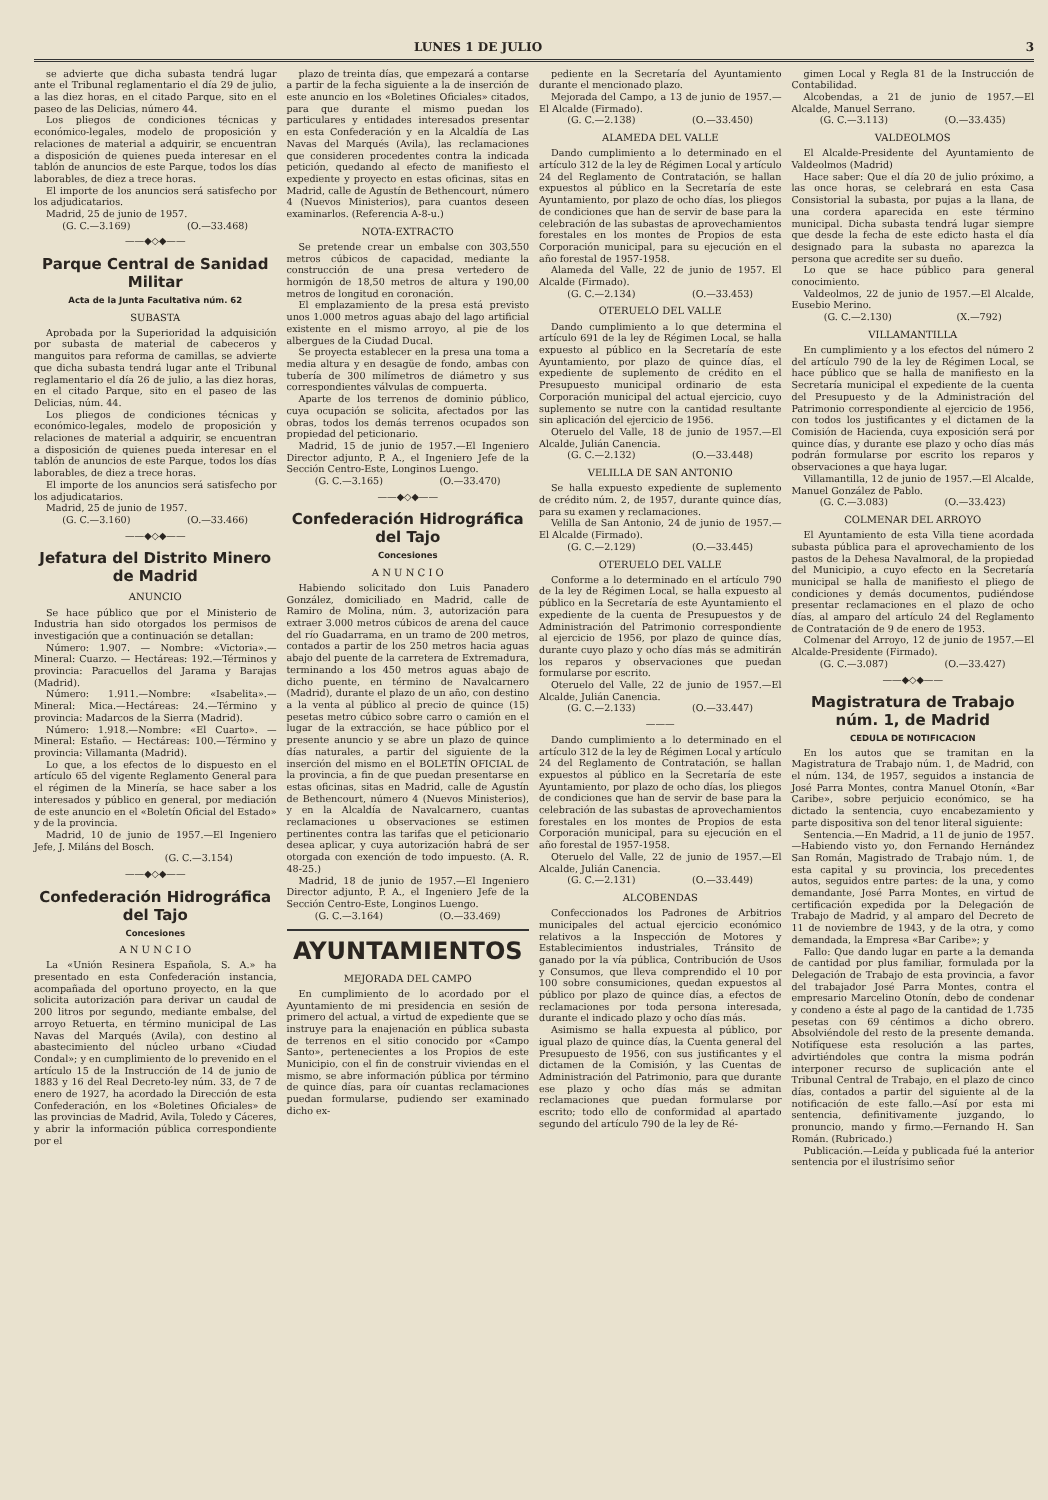LUNES 1 DE JULIO 3
se advierte que dicha subasta tendrá lugar ante el Tribunal reglamentario el día 29 de julio, a las diez horas, en el citado Parque, sito en el paseo de las Delicias, número 44.
Los pliegos de condiciones técnicas y económico-legales, modelo de proposición y relaciones de material a adquirir, se encuentran a disposición de quienes pueda interesar en el tablón de anuncios de este Parque, todos los días laborables, de diez a trece horas.
El importe de los anuncios será satisfecho por los adjudicatarios.
Madrid, 25 de junio de 1957.
(G. C.—3.169) (O.—33.468)
——◆◇◆——
Parque Central de Sanidad Militar
Acta de la Junta Facultativa núm. 62
SUBASTA
Aprobada por la Superioridad la adquisición por subasta de material de cabeceros y manguitos para reforma de camillas, se advierte que dicha subasta tendrá lugar ante el Tribunal reglamentario el día 26 de julio, a las diez horas, en el citado Parque, sito en el paseo de las Delicias, núm. 44.
Los pliegos de condiciones técnicas y económico-legales, modelo de proposición y relaciones de material a adquirir, se encuentran a disposición de quienes pueda interesar en el tablón de anuncios de este Parque, todos los días laborables, de diez a trece horas.
El importe de los anuncios será satisfecho por los adjudicatarios.
Madrid, 25 de junio de 1957.
(G. C.—3.160) (O.—33.466)
——◆◇◆——
Jefatura del Distrito Minero de Madrid
ANUNCIO
Se hace público que por el Ministerio de Industria han sido otorgados los permisos de investigación que a continuación se detallan:
Número: 1.907. — Nombre: «Victoria».—Mineral: Cuarzo. — Hectáreas: 192.—Términos y provincia: Paracuellos del Jarama y Barajas (Madrid).
Número: 1.911.—Nombre: «Isabelita».—Mineral: Mica.—Hectáreas: 24.—Término y provincia: Madarcos de la Sierra (Madrid).
Número: 1.918.—Nombre: «El Cuarto». — Mineral: Estaño. — Hectáreas: 100.—Término y provincia: Villamanta (Madrid).
Lo que, a los efectos de lo dispuesto en el artículo 65 del vigente Reglamento General para el régimen de la Minería, se hace saber a los interesados y público en general, por mediación de este anuncio en el «Boletín Oficial del Estado» y de la provincia.
Madrid, 10 de junio de 1957.—El Ingeniero Jefe, J. Miláns del Bosch.
(G. C.—3.154)
——◆◇◆——
Confederación Hidrográfica del Tajo
Concesiones
A N U N C I O
La «Unión Resinera Española, S. A.» ha presentado en esta Confederación instancia, acompañada del oportuno proyecto, en la que solicita autorización para derivar un caudal de 200 litros por segundo, mediante embalse, del arroyo Retuerta, en término municipal de Las Navas del Marqués (Avila), con destino al abastecimiento del núcleo urbano «Ciudad Condal»; y en cumplimiento de lo prevenido en el artículo 15 de la Instrucción de 14 de junio de 1883 y 16 del Real Decreto-ley núm. 33, de 7 de enero de 1927, ha acordado la Dirección de esta Confederación, en los «Boletines Oficiales» de las provincias de Madrid, Avila, Toledo y Cáceres, y abrir la información pública correspondiente por el
plazo de treinta días, que empezará a contarse a partir de la fecha siguiente a la de inserción de este anuncio en los «Boletines Oficiales» citados, para que durante el mismo puedan los particulares y entidades interesados presentar en esta Confederación y en la Alcaldía de Las Navas del Marqués (Avila), las reclamaciones que consideren procedentes contra la indicada petición, quedando al efecto de manifiesto el expediente y proyecto en estas oficinas, sitas en Madrid, calle de Agustín de Bethencourt, número 4 (Nuevos Ministerios), para cuantos deseen examinarlos. (Referencia A-8-u.)
NOTA-EXTRACTO
Se pretende crear un embalse con 303,550 metros cúbicos de capacidad, mediante la construcción de una presa vertedero de hormigón de 18,50 metros de altura y 190,00 metros de longitud en coronación.
El emplazamiento de la presa está previsto unos 1.000 metros aguas abajo del lago artificial existente en el mismo arroyo, al pie de los albergues de la Ciudad Ducal.
Se proyecta establecer en la presa una toma a media altura y en desagüe de fondo, ambas con tubería de 300 milímetros de diámetro y sus correspondientes válvulas de compuerta.
Aparte de los terrenos de dominio público, cuya ocupación se solicita, afectados por las obras, todos los demás terrenos ocupados son propiedad del peticionario.
Madrid, 15 de junio de 1957.—El Ingeniero Director adjunto, P. A., el Ingeniero Jefe de la Sección Centro-Este, Longinos Luengo.
(G. C.—3.165) (O.—33.470)
——◆◇◆——
Confederación Hidrográfica del Tajo
Concesiones
A N U N C I O
Habiendo solicitado don Luis Panadero González, domiciliado en Madrid, calle de Ramiro de Molina, núm. 3, autorización para extraer 3.000 metros cúbicos de arena del cauce del río Guadarrama, en un tramo de 200 metros, contados a partir de los 250 metros hacia aguas abajo del puente de la carretera de Extremadura, terminando a los 450 metros aguas abajo de dicho puente, en término de Navalcarnero (Madrid), durante el plazo de un año, con destino a la venta al público al precio de quince (15) pesetas metro cúbico sobre carro o camión en el lugar de la extracción, se hace público por el presente anuncio y se abre un plazo de quince días naturales, a partir del siguiente de la inserción del mismo en el BOLETÍN OFICIAL de la provincia, a fin de que puedan presentarse en estas oficinas, sitas en Madrid, calle de Agustín de Bethencourt, número 4 (Nuevos Ministerios), y en la Alcaldía de Navalcarnero, cuantas reclamaciones u observaciones se estimen pertinentes contra las tarifas que el peticionario desea aplicar, y cuya autorización habrá de ser otorgada con exención de todo impuesto. (A. R. 48-25.)
Madrid, 18 de junio de 1957.—El Ingeniero Director adjunto, P. A., el Ingeniero Jefe de la Sección Centro-Este, Longinos Luengo.
(G. C.—3.164) (O.—33.469)
AYUNTAMIENTOS
MEJORADA DEL CAMPO
En cumplimiento de lo acordado por el Ayuntamiento de mi presidencia en sesión de primero del actual, a virtud de expediente que se instruye para la enajenación en pública subasta de terrenos en el sitio conocido por «Campo Santo», pertenecientes a los Propios de este Municipio, con el fin de construir viviendas en el mismo, se abre información pública por término de quince días, para oír cuantas reclamaciones puedan formularse, pudiendo ser examinado dicho ex-
pediente en la Secretaría del Ayuntamiento durante el mencionado plazo.
Mejorada del Campo, a 13 de junio de 1957.—El Alcalde (Firmado).
(G. C.—2.138) (O.—33.450)
ALAMEDA DEL VALLE
Dando cumplimiento a lo determinado en el artículo 312 de la ley de Régimen Local y artículo 24 del Reglamento de Contratación, se hallan expuestos al público en la Secretaría de este Ayuntamiento, por plazo de ocho días, los pliegos de condiciones que han de servir de base para la celebración de las subastas de aprovechamientos forestales en los montes de Propios de esta Corporación municipal, para su ejecución en el año forestal de 1957-1958.
Alameda del Valle, 22 de junio de 1957. El Alcalde (Firmado).
(G. C.—2.134) (O.—33.453)
OTERUELO DEL VALLE
Dando cumplimiento a lo que determina el artículo 691 de la ley de Régimen Local, se halla expuesto al público en la Secretaría de este Ayuntamiento, por plazo de quince días, el expediente de suplemento de crédito en el Presupuesto municipal ordinario de esta Corporación municipal del actual ejercicio, cuyo suplemento se nutre con la cantidad resultante sin aplicación del ejercicio de 1956.
Oteruelo del Valle, 18 de junio de 1957.—El Alcalde, Julián Canencia.
(G. C.—2.132) (O.—33.448)
VELILLA DE SAN ANTONIO
Se halla expuesto expediente de suplemento de crédito núm. 2, de 1957, durante quince días, para su examen y reclamaciones.
Velilla de San Antonio, 24 de junio de 1957.—El Alcalde (Firmado).
(G. C.—2.129) (O.—33.445)
OTERUELO DEL VALLE
Conforme a lo determinado en el artículo 790 de la ley de Régimen Local, se halla expuesto al público en la Secretaría de este Ayuntamiento el expediente de la cuenta de Presupuestos y de Administración del Patrimonio correspondiente al ejercicio de 1956, por plazo de quince días, durante cuyo plazo y ocho días más se admitirán los reparos y observaciones que puedan formularse por escrito.
Oteruelo del Valle, 22 de junio de 1957.—El Alcalde, Julián Canencia.
(G. C.—2.133) (O.—33.447)
———
Dando cumplimiento a lo determinado en el artículo 312 de la ley de Régimen Local y artículo 24 del Reglamento de Contratación, se hallan expuestos al público en la Secretaría de este Ayuntamiento, por plazo de ocho días, los pliegos de condiciones que han de servir de base para la celebración de las subastas de aprovechamientos forestales en los montes de Propios de esta Corporación municipal, para su ejecución en el año forestal de 1957-1958.
Oteruelo del Valle, 22 de junio de 1957.—El Alcalde, Julián Canencia.
(G. C.—2.131) (O.—33.449)
ALCOBENDAS
Confeccionados los Padrones de Arbitrios municipales del actual ejercicio económico relativos a la Inspección de Motores y Establecimientos industriales, Tránsito de ganado por la vía pública, Contribución de Usos y Consumos, que lleva comprendido el 10 por 100 sobre consumiciones, quedan expuestos al público por plazo de quince días, a efectos de reclamaciones por toda persona interesada, durante el indicado plazo y ocho días más.
Asimismo se halla expuesta al público, por igual plazo de quince días, la Cuenta general del Presupuesto de 1956, con sus justificantes y el dictamen de la Comisión, y las Cuentas de Administración del Patrimonio, para que durante ese plazo y ocho días más se admitan reclamaciones que puedan formularse por escrito; todo ello de conformidad al apartado segundo del artículo 790 de la ley de Ré-
gimen Local y Regla 81 de la Instrucción de Contabilidad.
Alcobendas, a 21 de junio de 1957.—El Alcalde, Manuel Serrano.
(G. C.—3.113) (O.—33.435)
VALDEOLMOS
El Alcalde-Presidente del Ayuntamiento de Valdeolmos (Madrid)
Hace saber: Que el día 20 de julio próximo, a las once horas, se celebrará en esta Casa Consistorial la subasta, por pujas a la llana, de una cordera aparecida en este término municipal. Dicha subasta tendrá lugar siempre que desde la fecha de este edicto hasta el día designado para la subasta no aparezca la persona que acredite ser su dueño.
Lo que se hace público para general conocimiento.
Valdeolmos, 22 de junio de 1957.—El Alcalde, Eusebio Merino.
(G. C.—2.130) (X.—792)
VILLAMANTILLA
En cumplimiento y a los efectos del número 2 del artículo 790 de la ley de Régimen Local, se hace público que se halla de manifiesto en la Secretaría municipal el expediente de la cuenta del Presupuesto y de la Administración del Patrimonio correspondiente al ejercicio de 1956, con todos los justificantes y el dictamen de la Comisión de Hacienda, cuya exposición será por quince días, y durante ese plazo y ocho días más podrán formularse por escrito los reparos y observaciones a que haya lugar.
Villamantilla, 12 de junio de 1957.—El Alcalde, Manuel González de Pablo.
(G. C.—3.083) (O.—33.423)
COLMENAR DEL ARROYO
El Ayuntamiento de esta Villa tiene acordada subasta pública para el aprovechamiento de los pastos de la Dehesa Navalmoral, de la propiedad del Municipio, a cuyo efecto en la Secretaría municipal se halla de manifiesto el pliego de condiciones y demás documentos, pudiéndose presentar reclamaciones en el plazo de ocho días, al amparo del artículo 24 del Reglamento de Contratación de 9 de enero de 1953.
Colmenar del Arroyo, 12 de junio de 1957.—El Alcalde-Presidente (Firmado).
(G. C.—3.087) (O.—33.427)
——◆◇◆——
Magistratura de Trabajo núm. 1, de Madrid
CEDULA DE NOTIFICACION
En los autos que se tramitan en la Magistratura de Trabajo núm. 1, de Madrid, con el núm. 134, de 1957, seguidos a instancia de José Parra Montes, contra Manuel Otonín, «Bar Caribe», sobre perjuicio económico, se ha dictado la sentencia, cuyo encabezamiento y parte dispositiva son del tenor literal siguiente:
Sentencia.—En Madrid, a 11 de junio de 1957.—Habiendo visto yo, don Fernando Hernández San Román, Magistrado de Trabajo núm. 1, de esta capital y su provincia, los precedentes autos, seguidos entre partes: de la una, y como demandante, José Parra Montes, en virtud de certificación expedida por la Delegación de Trabajo de Madrid, y al amparo del Decreto de 11 de noviembre de 1943, y de la otra, y como demandada, la Empresa «Bar Caribe»; y
Fallo: Que dando lugar en parte a la demanda de cantidad por plus familiar, formulada por la Delegación de Trabajo de esta provincia, a favor del trabajador José Parra Montes, contra el empresario Marcelino Otonín, debo de condenar y condeno a éste al pago de la cantidad de 1.735 pesetas con 69 céntimos a dicho obrero. Absolviéndole del resto de la presente demanda. Notifíquese esta resolución a las partes, advirtiéndoles que contra la misma podrán interponer recurso de suplicación ante el Tribunal Central de Trabajo, en el plazo de cinco días, contados a partir del siguiente al de la notificación de este fallo.—Así por esta mi sentencia, definitivamente juzgando, lo pronuncio, mando y firmo.—Fernando H. San Román. (Rubricado.)
Publicación.—Leída y publicada fué la anterior sentencia por el ilustrísimo señor